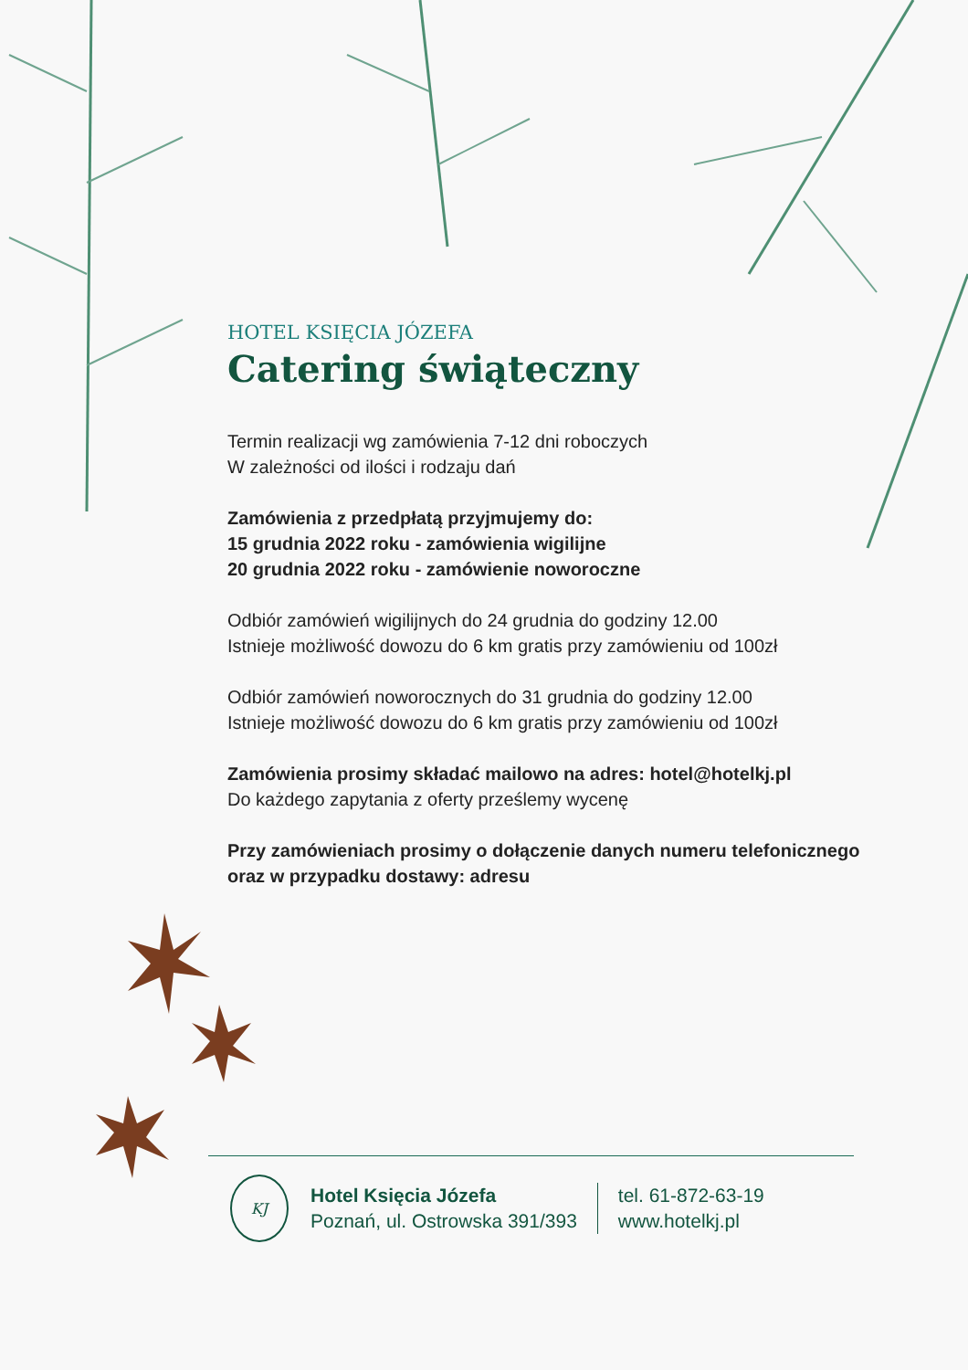HOTEL KSIĘCIA JÓZEFA
Catering świąteczny
Termin realizacji wg zamówienia 7-12 dni roboczych
W zależności od ilości i rodzaju dań
Zamówienia z przedpłatą przyjmujemy do:
15 grudnia 2022 roku - zamówienia wigilijne
20 grudnia 2022 roku - zamówienie noworoczne
Odbiór zamówień wigilijnych do 24 grudnia do godziny 12.00
Istnieje możliwość dowozu do 6 km gratis przy zamówieniu od 100zł
Odbiór zamówień noworocznych do 31 grudnia do godziny 12.00
Istnieje możliwość dowozu do 6 km gratis przy zamówieniu od 100zł
Zamówienia prosimy składać mailowo na adres: hotel@hotelkj.pl
Do każdego zapytania z oferty prześlemy wycenę
Przy zamówieniach prosimy o dołączenie danych numeru telefonicznego oraz w przypadku dostawy: adresu
KJ
Hotel Księcia Józefa
Poznań, ul. Ostrowska 391/393
tel. 61-872-63-19
www.hotelkj.pl